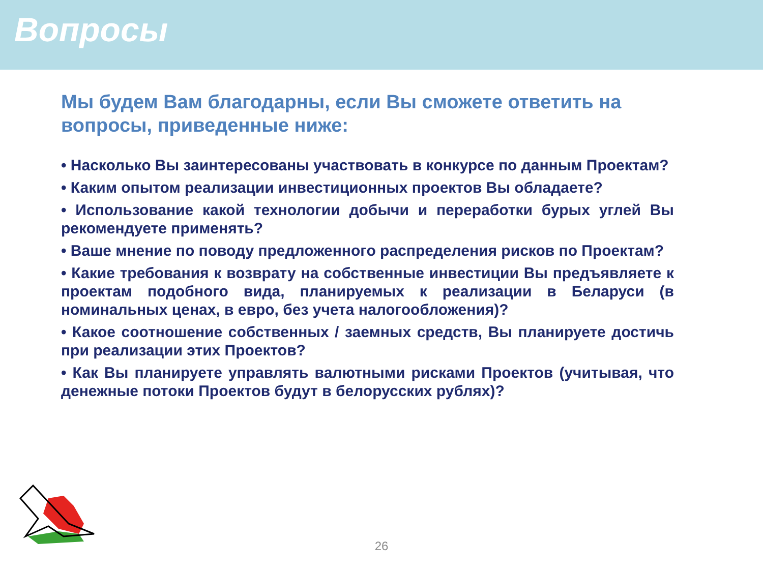Вопросы
Мы будем Вам благодарны, если Вы сможете ответить на вопросы, приведенные ниже:
• Насколько Вы заинтересованы участвовать в конкурсе по данным Проектам?
• Каким опытом реализации инвестиционных проектов Вы обладаете?
• Использование какой технологии добычи и переработки бурых углей Вы рекомендуете применять?
• Ваше мнение по поводу предложенного распределения рисков по Проектам?
• Какие требования к возврату на собственные инвестиции Вы предъявляете к проектам подобного вида, планируемых к реализации в Беларуси (в номинальных ценах, в евро, без учета налогообложения)?
• Какое соотношение собственных / заемных средств, Вы планируете достичь при реализации этих Проектов?
• Как Вы планируете управлять валютными рисками Проектов (учитывая, что денежные потоки Проектов будут в белорусских рублях)?
26